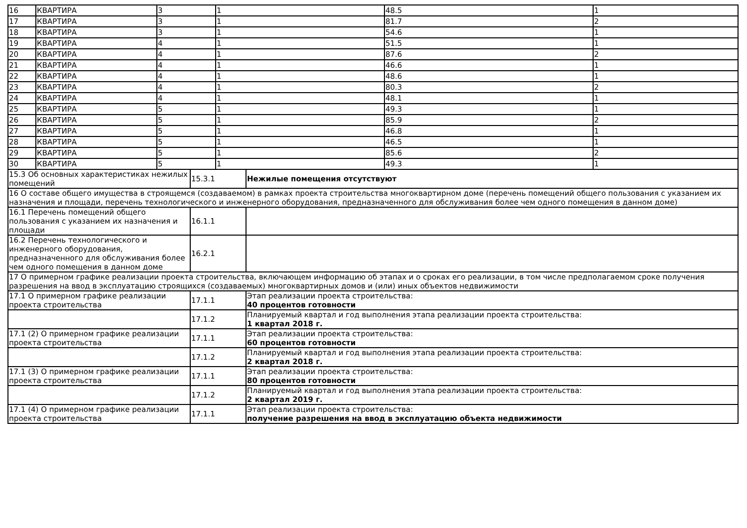| 16 | КВАРТИРА | 3 | 1 | 48.5 | 1 |
| 17 | КВАРТИРА | 3 | 1 | 81.7 | 2 |
| 18 | КВАРТИРА | 3 | 1 | 54.6 | 1 |
| 19 | КВАРТИРА | 4 | 1 | 51.5 | 1 |
| 20 | КВАРТИРА | 4 | 1 | 87.6 | 2 |
| 21 | КВАРТИРА | 4 | 1 | 46.6 | 1 |
| 22 | КВАРТИРА | 4 | 1 | 48.6 | 1 |
| 23 | КВАРТИРА | 4 | 1 | 80.3 | 2 |
| 24 | КВАРТИРА | 4 | 1 | 48.1 | 1 |
| 25 | КВАРТИРА | 5 | 1 | 49.3 | 1 |
| 26 | КВАРТИРА | 5 | 1 | 85.9 | 2 |
| 27 | КВАРТИРА | 5 | 1 | 46.8 | 1 |
| 28 | КВАРТИРА | 5 | 1 | 46.5 | 1 |
| 29 | КВАРТИРА | 5 | 1 | 85.6 | 2 |
| 30 | КВАРТИРА | 5 | 1 | 49.3 | 1 |
| 15.3 Об основных характеристиках нежилых помещений | 15.3.1 | Нежилые помещения отсутствуют |
| 16 О составе общего имущества в строящемся (создаваемом) в рамках проекта строительства многоквартирном доме (перечень помещений общего пользования с указанием их назначения и площади, перечень технологического и инженерного оборудования, предназначенного для обслуживания более чем одного помещения в данном доме) | | |
| 16.1 Перечень помещений общего пользования с указанием их назначения и площади | 16.1.1 | |
| 16.2 Перечень технологического и инженерного оборудования, предназначенного для обслуживания более чем одного помещения в данном доме | 16.2.1 | |
| 17 О примерном графике реализации проекта строительства, включающем информацию об этапах и о сроках его реализации, в том числе предполагаемом сроке получения разрешения на ввод в эксплуатацию строящихся (создаваемых) многоквартирных домов и (или) иных объектов недвижимости | | |
| 17.1 О примерном графике реализации проекта строительства | 17.1.1 | Этап реализации проекта строительства: 40 процентов готовности |
| | 17.1.2 | Планируемый квартал и год выполнения этапа реализации проекта строительства: 1 квартал 2018 г. |
| 17.1 (2) О примерном графике реализации проекта строительства | 17.1.1 | Этап реализации проекта строительства: 60 процентов готовности |
| | 17.1.2 | Планируемый квартал и год выполнения этапа реализации проекта строительства: 2 квартал 2018 г. |
| 17.1 (3) О примерном графике реализации проекта строительства | 17.1.1 | Этап реализации проекта строительства: 80 процентов готовности |
| | 17.1.2 | Планируемый квартал и год выполнения этапа реализации проекта строительства: 2 квартал 2019 г. |
| 17.1 (4) О примерном графике реализации проекта строительства | 17.1.1 | Этап реализации проекта строительства: получение разрешения на ввод в эксплуатацию объекта недвижимости |